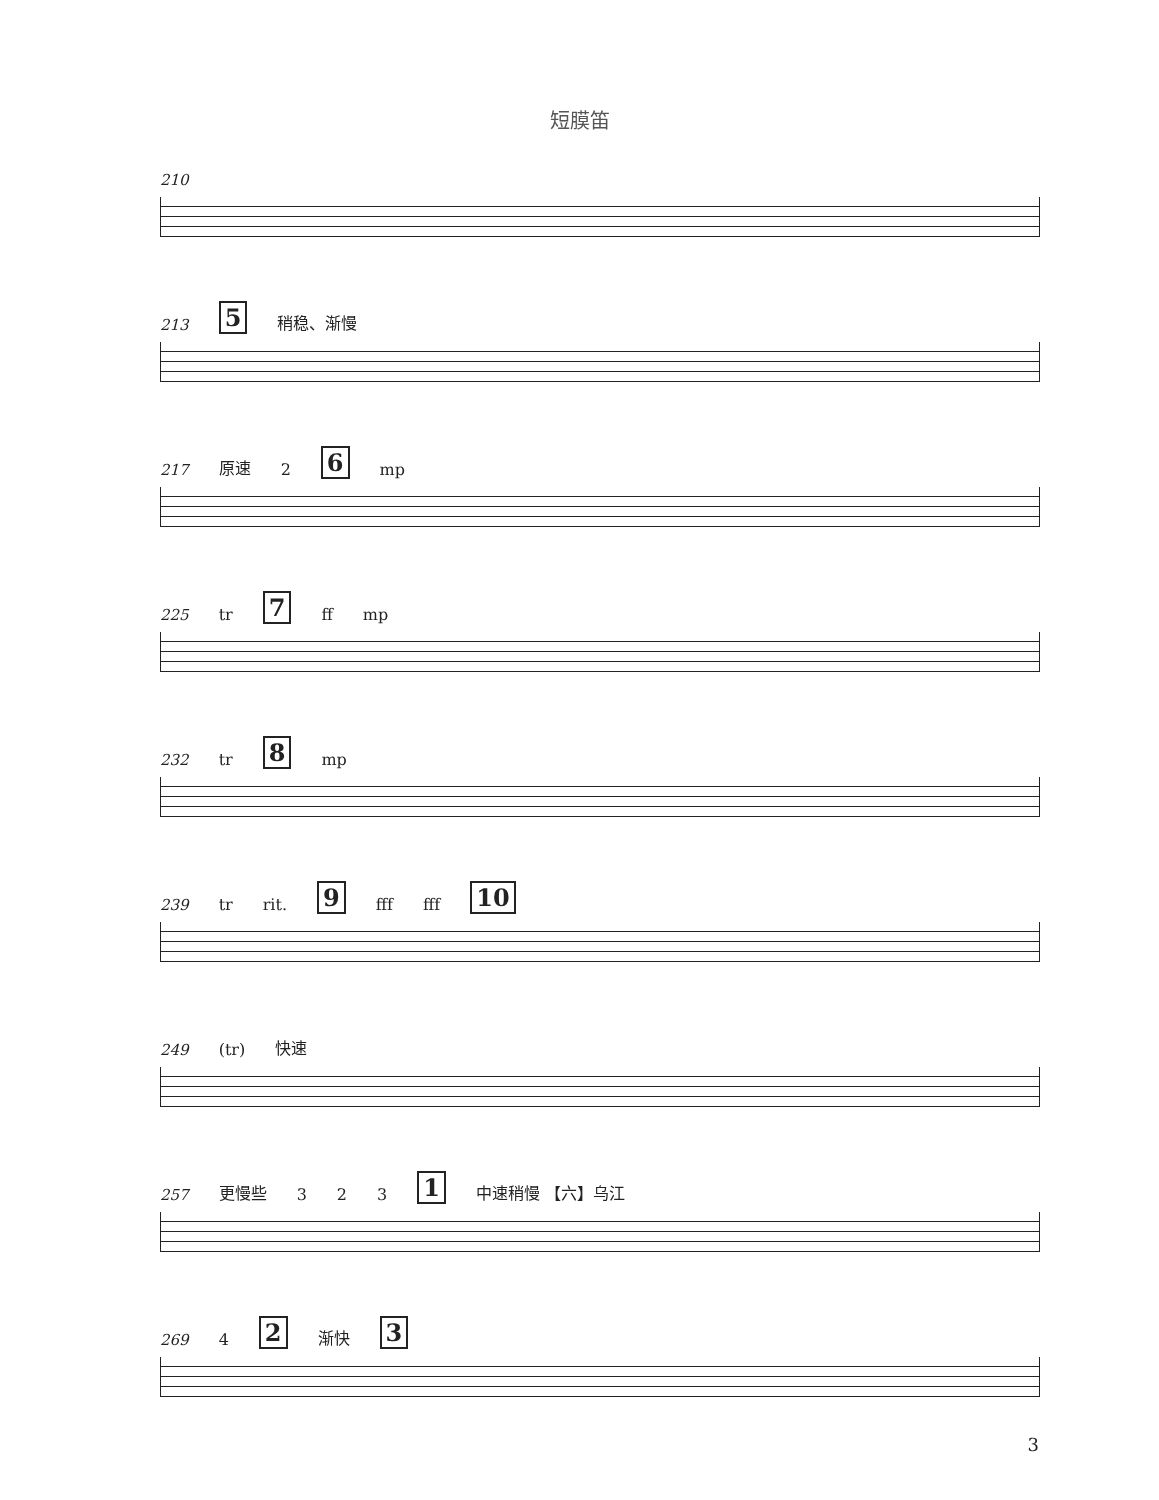短膜笛
210
213 5 稍稳、渐慢
217 原速 2 6 mp
225 tr 7 ff mp
232 tr 8 mp
239 tr rit. 9 fff fff 10
249 (tr) 快速
257 更慢些 3 2 3 1 中速稍慢 【六】乌江
269 4 2 渐快 3
3